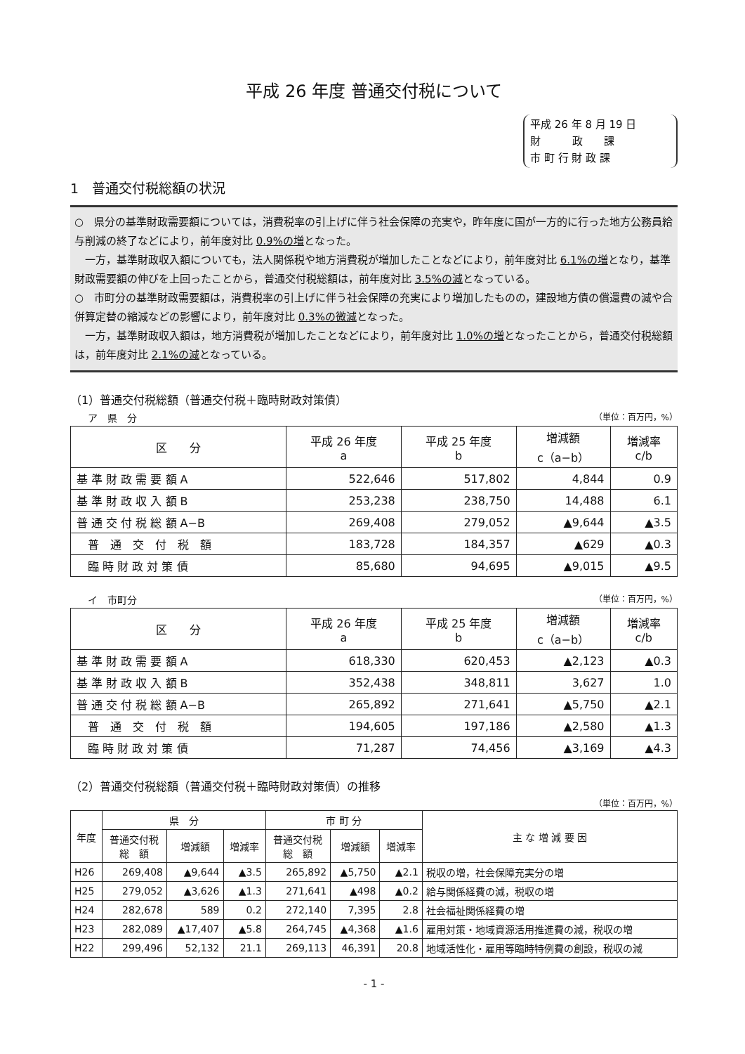平成 26 年度 普通交付税について
平成 26 年 8 月 19 日
財　　　政　　課
市 町 行 財 政 課
1　普通交付税総額の状況
○　県分の基準財政需要額については，消費税率の引上げに伴う社会保障の充実や，昨年度に国が一方的に行った地方公務員給与削減の終了などにより，前年度対比 0.9%の増となった。
　一方，基準財政収入額についても，法人関係税や地方消費税が増加したことなどにより，前年度対比 6.1%の増となり，基準財政需要額の伸びを上回ったことから，普通交付税総額は，前年度対比 3.5%の減となっている。
○　市町分の基準財政需要額は，消費税率の引上げに伴う社会保障の充実により増加したものの，建設地方債の償還費の減や合併算定替の縮減などの影響により，前年度対比 0.3%の微減となった。
　一方，基準財政収入額は，地方消費税が増加したことなどにより，前年度対比 1.0%の増となったことから，普通交付税総額は，前年度対比 2.1%の減となっている。
（1）普通交付税総額（普通交付税＋臨時財政対策債）
ア　県　分 （単位：百万円，%）
| 区 分 | 平成 26 年度 a | 平成 25 年度 b | 増減額 c（a−b） | 増減率 c/b |
| --- | --- | --- | --- | --- |
| 基 準 財 政 需 要 額 A | 522,646 | 517,802 | 4,844 | 0.9 |
| 基 準 財 政 収 入 額 B | 253,238 | 238,750 | 14,488 | 6.1 |
| 普 通 交 付 税 総 額 A−B | 269,408 | 279,052 | ▲9,644 | ▲3.5 |
| 普 通 交 付 税 額 | 183,728 | 184,357 | ▲629 | ▲0.3 |
| 臨 時 財 政 対 策 債 | 85,680 | 94,695 | ▲9,015 | ▲9.5 |
イ　市町分 （単位：百万円，%）
| 区 分 | 平成 26 年度 a | 平成 25 年度 b | 増減額 c（a−b） | 増減率 c/b |
| --- | --- | --- | --- | --- |
| 基 準 財 政 需 要 額 A | 618,330 | 620,453 | ▲2,123 | ▲0.3 |
| 基 準 財 政 収 入 額 B | 352,438 | 348,811 | 3,627 | 1.0 |
| 普 通 交 付 税 総 額 A−B | 265,892 | 271,641 | ▲5,750 | ▲2.1 |
| 普 通 交 付 税 額 | 194,605 | 197,186 | ▲2,580 | ▲1.3 |
| 臨 時 財 政 対 策 債 | 71,287 | 74,456 | ▲3,169 | ▲4.3 |
（2）普通交付税総額（普通交付税＋臨時財政対策債）の推移
（単位：百万円，%）
| 年度 | 県 分 | | | 市 町 分 | | | 主 な 増 減 要 因 |
| --- | --- | --- | --- | --- | --- | --- | --- |
| | 普通交付税 総 額 | 増減額 | 増減率 | 普通交付税 総 額 | 増減額 | 増減率 | |
| H26 | 269,408 | ▲9,644 | ▲3.5 | 265,892 | ▲5,750 | ▲2.1 | 税収の増，社会保障充実分の増 |
| H25 | 279,052 | ▲3,626 | ▲1.3 | 271,641 | ▲498 | ▲0.2 | 給与関係経費の減，税収の増 |
| H24 | 282,678 | 589 | 0.2 | 272,140 | 7,395 | 2.8 | 社会福祉関係経費の増 |
| H23 | 282,089 | ▲17,407 | ▲5.8 | 264,745 | ▲4,368 | ▲1.6 | 雇用対策・地域資源活用推進費の減，税収の増 |
| H22 | 299,496 | 52,132 | 21.1 | 269,113 | 46,391 | 20.8 | 地域活性化・雇用等臨時特例費の創設，税収の減 |
- 1 -